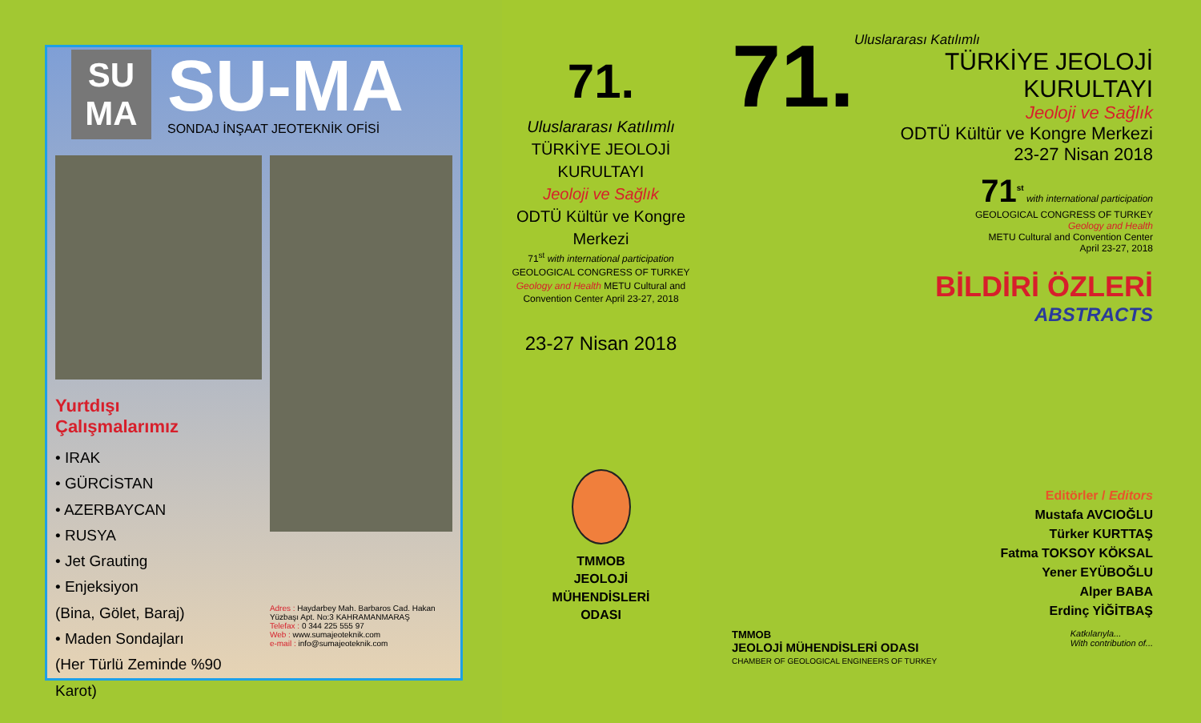SU
MA
SU-MA
SONDAJ İNŞAAT JEOTEKNİK OFİSİ
Yurtdışı
Çalışmalarımız
• IRAK
• GÜRCİSTAN
• AZERBAYCAN
• RUSYA
• Jet Grauting
• Enjeksiyon
(Bina, Gölet, Baraj)
• Maden Sondajları
(Her Türlü Zeminde %90 Karot)
Adres : Haydarbey Mah. Barbaros Cad. Hakan Yüzbaşı Apt. No:3 KAHRAMANMARAŞ
Telefax : 0 344 225 555 97
Web : www.sumajeoteknik.com
e-mail : info@sumajeoteknik.com
71.
Uluslararası Katılımlı
TÜRKİYE JEOLOJİ KURULTAYI
Jeoloji ve Sağlık
ODTÜ Kültür ve Kongre Merkezi
71<sup>st</sup> with international participation GEOLOGICAL CONGRESS OF TURKEY Geology and Health METU Cultural and Convention Center April 23-27, 2018
23-27 Nisan 2018
TMMOB
JEOLOJİ
MÜHENDİSLERİ
ODASI
71.
Uluslararası Katılımlı
TÜRKİYE JEOLOJİ KURULTAYI
Jeoloji ve Sağlık
ODTÜ Kültür ve Kongre Merkezi
23-27 Nisan 2018
71<sup>st</sup> with international participation
GEOLOGICAL CONGRESS OF TURKEY
Geology and Health
METU Cultural and Convention Center
April 23-27, 2018
BİLDİRİ ÖZLERİ
ABSTRACTS
Editörler / Editors
Mustafa AVCIOĞLU
Türker KURTTAŞ
Fatma TOKSOY KÖKSAL
Yener EYÜBOĞLU
Alper BABA
Erdinç YİĞİTBAŞ
TMMOB
JEOLOJİ MÜHENDİSLERİ ODASI
CHAMBER OF GEOLOGICAL ENGINEERS OF TURKEY
Katkılarıyla...
With contribution of...